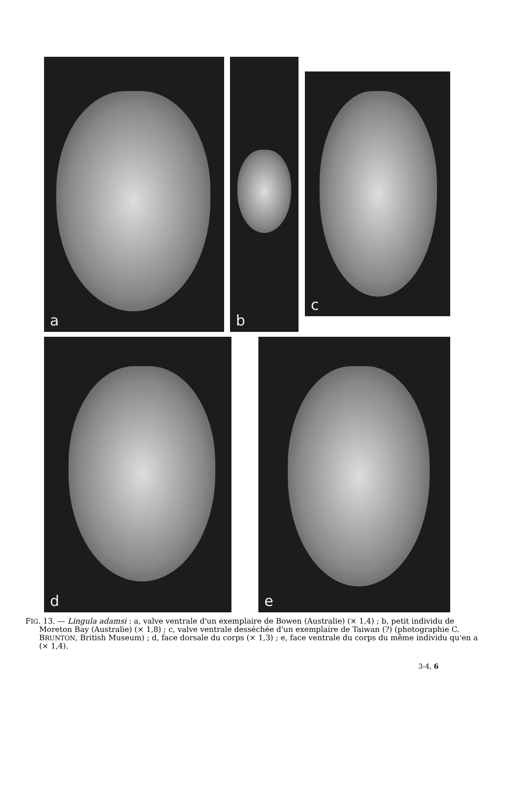a b
c
d e
FIG. 13. — Lingula adamsi : a, valve ventrale d'un exemplaire de Bowen (Australie) (× 1,4) ; b, petit individu de Moreton Bay (Australie) (× 1,8) ; c, valve ventrale desséchée d'un exemplaire de Taiwan (?) (photographie C. BRUNTON, British Museum) ; d, face dorsale du corps (× 1,3) ; e, face ventrale du corps du même individu qu'en a (× 1,4).
3-4, 6